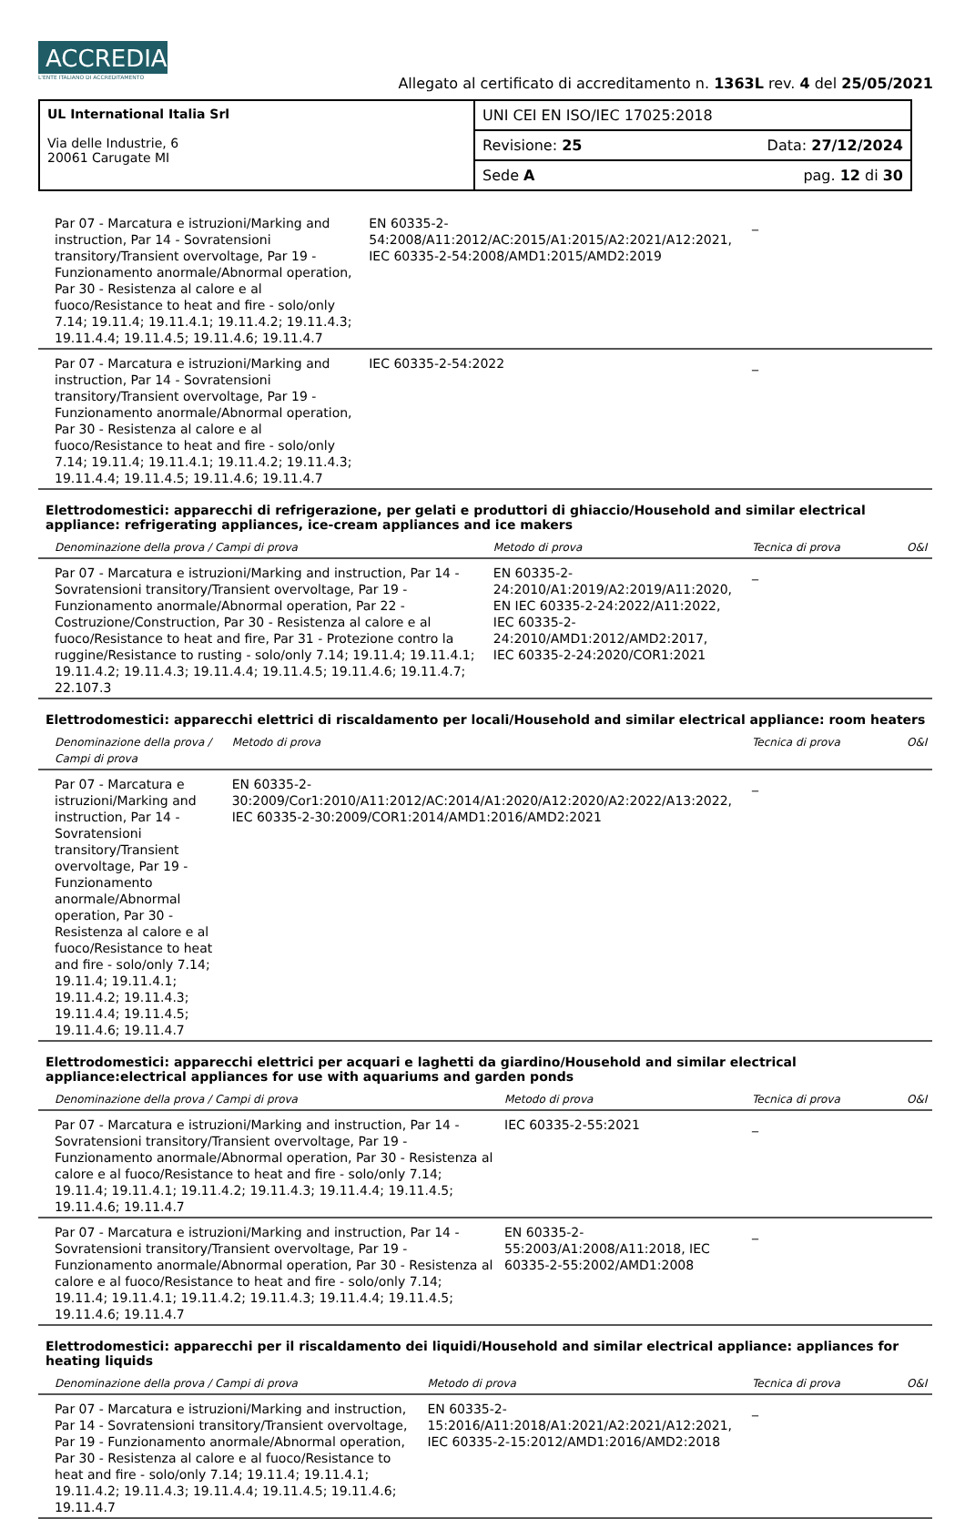ACCREDIA L'ENTE ITALIANO DI ACCREDITAMENTO
Allegato al certificato di accreditamento n. 1363L rev. 4 del 25/05/2021
| UL International Italia Srl Via delle Industrie, 6 20061 Carugate MI | UNI CEI EN ISO/IEC 17025:2018 | |
| | Revisione: 25 | Data: 27/12/2024 |
| | Sede A | pag. 12 di 30 |
| Par 07 - Marcatura e istruzioni/Marking and instruction, Par 14 - Sovratensioni transitory/Transient overvoltage, Par 19 - Funzionamento anormale/Abnormal operation, Par 30 - Resistenza al calore e al fuoco/Resistance to heat and fire - solo/only 7.14; 19.11.4; 19.11.4.1; 19.11.4.2; 19.11.4.3; 19.11.4.4; 19.11.4.5; 19.11.4.6; 19.11.4.7 | EN 60335-2-54:2008/A11:2012/AC:2015/A1:2015/A2:2021/A12:2021, IEC 60335-2-54:2008/AMD1:2015/AMD2:2019 | _ | |
| Par 07 - Marcatura e istruzioni/Marking and instruction, Par 14 - Sovratensioni transitory/Transient overvoltage, Par 19 - Funzionamento anormale/Abnormal operation, Par 30 - Resistenza al calore e al fuoco/Resistance to heat and fire - solo/only 7.14; 19.11.4; 19.11.4.1; 19.11.4.2; 19.11.4.3; 19.11.4.4; 19.11.4.5; 19.11.4.6; 19.11.4.7 | IEC 60335-2-54:2022 | _ | |
Elettrodomestici: apparecchi di refrigerazione, per gelati e produttori di ghiaccio/Household and similar electrical appliance: refrigerating appliances, ice-cream appliances and ice makers
| Denominazione della prova / Campi di prova | Metodo di prova | Tecnica di prova | O&I |
| Par 07 - Marcatura e istruzioni/Marking and instruction, Par 14 - Sovratensioni transitory/Transient overvoltage, Par 19 - Funzionamento anormale/Abnormal operation, Par 22 - Costruzione/Construction, Par 30 - Resistenza al calore e al fuoco/Resistance to heat and fire, Par 31 - Protezione contro la ruggine/Resistance to rusting - solo/only 7.14; 19.11.4; 19.11.4.1; 19.11.4.2; 19.11.4.3; 19.11.4.4; 19.11.4.5; 19.11.4.6; 19.11.4.7; 22.107.3 | EN 60335-2-24:2010/A1:2019/A2:2019/A11:2020, EN IEC 60335-2-24:2022/A11:2022, IEC 60335-2-24:2010/AMD1:2012/AMD2:2017, IEC 60335-2-24:2020/COR1:2021 | _ | |
Elettrodomestici: apparecchi elettrici di riscaldamento per locali/Household and similar electrical appliance: room heaters
| Denominazione della prova / Campi di prova | Metodo di prova | Tecnica di prova | O&I |
| Par 07 - Marcatura e istruzioni/Marking and instruction, Par 14 - Sovratensioni transitory/Transient overvoltage, Par 19 - Funzionamento anormale/Abnormal operation, Par 30 - Resistenza al calore e al fuoco/Resistance to heat and fire - solo/only 7.14; 19.11.4; 19.11.4.1; 19.11.4.2; 19.11.4.3; 19.11.4.4; 19.11.4.5; 19.11.4.6; 19.11.4.7 | EN 60335-2-30:2009/Cor1:2010/A11:2012/AC:2014/A1:2020/A12:2020/A2:2022/A13:2022, IEC 60335-2-30:2009/COR1:2014/AMD1:2016/AMD2:2021 | _ | |
Elettrodomestici: apparecchi elettrici per acquari e laghetti da giardino/Household and similar electrical appliance:electrical appliances for use with aquariums and garden ponds
| Denominazione della prova / Campi di prova | Metodo di prova | Tecnica di prova | O&I |
| Par 07 - Marcatura e istruzioni/Marking and instruction, Par 14 - Sovratensioni transitory/Transient overvoltage, Par 19 - Funzionamento anormale/Abnormal operation, Par 30 - Resistenza al calore e al fuoco/Resistance to heat and fire - solo/only 7.14; 19.11.4; 19.11.4.1; 19.11.4.2; 19.11.4.3; 19.11.4.4; 19.11.4.5; 19.11.4.6; 19.11.4.7 | IEC 60335-2-55:2021 | _ | |
| Par 07 - Marcatura e istruzioni/Marking and instruction, Par 14 - Sovratensioni transitory/Transient overvoltage, Par 19 - Funzionamento anormale/Abnormal operation, Par 30 - Resistenza al calore e al fuoco/Resistance to heat and fire - solo/only 7.14; 19.11.4; 19.11.4.1; 19.11.4.2; 19.11.4.3; 19.11.4.4; 19.11.4.5; 19.11.4.6; 19.11.4.7 | EN 60335-2-55:2003/A1:2008/A11:2018, IEC 60335-2-55:2002/AMD1:2008 | _ | |
Elettrodomestici: apparecchi per il riscaldamento dei liquidi/Household and similar electrical appliance: appliances for heating liquids
| Denominazione della prova / Campi di prova | Metodo di prova | Tecnica di prova | O&I |
| Par 07 - Marcatura e istruzioni/Marking and instruction, Par 14 - Sovratensioni transitory/Transient overvoltage, Par 19 - Funzionamento anormale/Abnormal operation, Par 30 - Resistenza al calore e al fuoco/Resistance to heat and fire - solo/only 7.14; 19.11.4; 19.11.4.1; 19.11.4.2; 19.11.4.3; 19.11.4.4; 19.11.4.5; 19.11.4.6; 19.11.4.7 | EN 60335-2-15:2016/A11:2018/A1:2021/A2:2021/A12:2021, IEC 60335-2-15:2012/AMD1:2016/AMD2:2018 | _ | |